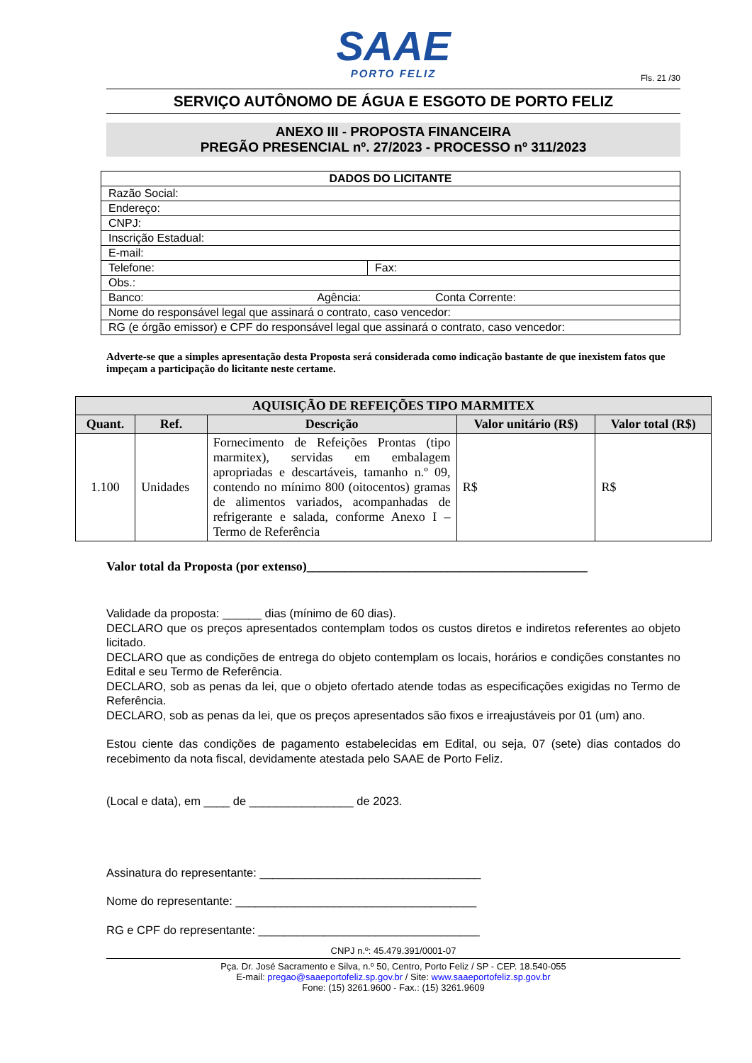SAAE
PORTO FELIZ
Fls. 21 /30
SERVIÇO AUTÔNOMO DE ÁGUA E ESGOTO DE PORTO FELIZ
ANEXO III - PROPOSTA FINANCEIRA
PREGÃO PRESENCIAL nº. 27/2023 - PROCESSO nº 311/2023
| DADOS DO LICITANTE | |
| Razão Social: | |
| Endereço: | |
| CNPJ: | |
| Inscrição Estadual: | |
| E-mail: | |
| Telefone: | Fax: |
| Obs.: | |
| Banco: Agência: Conta Corrente: | |
| Nome do responsável legal que assinará o contrato, caso vencedor: | |
| RG (e órgão emissor) e CPF do responsável legal que assinará o contrato, caso vencedor: | |
Adverte-se que a simples apresentação desta Proposta será considerada como indicação bastante de que inexistem fatos que impeçam a participação do licitante neste certame.
| AQUISIÇÃO DE REFEIÇÕES TIPO MARMITEX | | | | |
| --- | --- | --- | --- | --- |
| Quant. | Ref. | Descrição | Valor unitário (R$) | Valor total (R$) |
| 1.100 | Unidades | Fornecimento de Refeições Prontas (tipo marmitex), servidas em embalagem apropriadas e descartáveis, tamanho n.º 09, contendo no mínimo 800 (oitocentos) gramas de alimentos variados, acompanhadas de refrigerante e salada, conforme Anexo I – Termo de Referência | R$ | R$ |
Valor total da Proposta (por extenso)____________________________________________
Validade da proposta: ______ dias (mínimo de 60 dias).
DECLARO que os preços apresentados contemplam todos os custos diretos e indiretos referentes ao objeto licitado.
DECLARO que as condições de entrega do objeto contemplam os locais, horários e condições constantes no Edital e seu Termo de Referência.
DECLARO, sob as penas da lei, que o objeto ofertado atende todas as especificações exigidas no Termo de Referência.
DECLARO, sob as penas da lei, que os preços apresentados são fixos e irreajustáveis por 01 (um) ano.
Estou ciente das condições de pagamento estabelecidas em Edital, ou seja, 07 (sete) dias contados do recebimento da nota fiscal, devidamente atestada pelo SAAE de Porto Feliz.
(Local e data), em ____ de ________________ de 2023.
Assinatura do representante: __________________________________
Nome do representante: _____________________________________
RG e CPF do representante: __________________________________
CNPJ n.º: 45.479.391/0001-07
Pça. Dr. José Sacramento e Silva, n.º 50, Centro, Porto Feliz / SP - CEP. 18.540-055
E-mail: pregao@saaeportofeliz.sp.gov.br / Site: www.saaeportofeliz.sp.gov.br
Fone: (15) 3261.9600 - Fax.: (15) 3261.9609